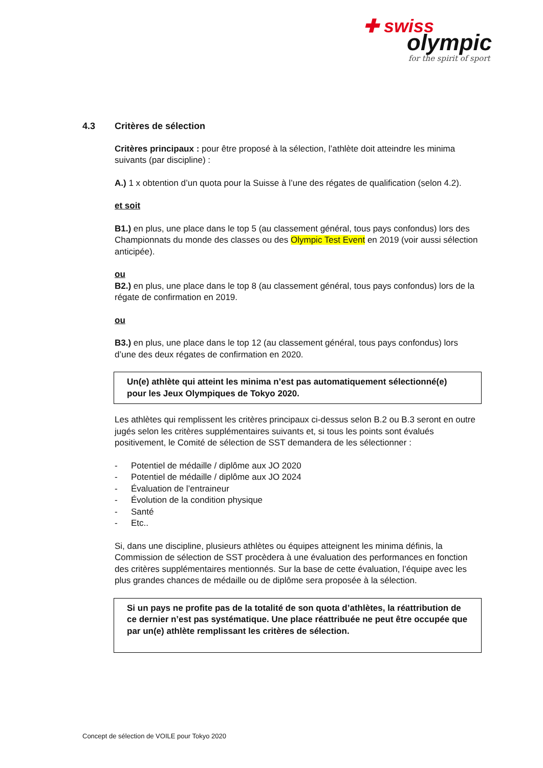✚ swiss
olympic
for the spirit of sport
4.3 Critères de sélection
Critères principaux : pour être proposé à la sélection, l’athlète doit atteindre les minima suivants (par discipline) :
A.) 1 x obtention d’un quota pour la Suisse à l’une des régates de qualification (selon 4.2).
et soit
B1.) en plus, une place dans le top 5 (au classement général, tous pays confondus) lors des Championnats du monde des classes ou des Olympic Test Event en 2019 (voir aussi sélection anticipée).
ou
B2.) en plus, une place dans le top 8 (au classement général, tous pays confondus) lors de la régate de confirmation en 2019.
ou
B3.) en plus, une place dans le top 12 (au classement général, tous pays confondus) lors d’une des deux régates de confirmation en 2020.
Un(e) athlète qui atteint les minima n’est pas automatiquement sélectionné(e) pour les Jeux Olympiques de Tokyo 2020.
Les athlètes qui remplissent les critères principaux ci-dessus selon B.2 ou B.3 seront en outre jugés selon les critères supplémentaires suivants et, si tous les points sont évalués positivement, le Comité de sélection de SST demandera de les sélectionner :
- Potentiel de médaille / diplôme aux JO 2020
- Potentiel de médaille / diplôme aux JO 2024
- Évaluation de l’entraineur
- Évolution de la condition physique
- Santé
- Etc..
Si, dans une discipline, plusieurs athlètes ou équipes atteignent les minima définis, la Commission de sélection de SST procèdera à une évaluation des performances en fonction des critères supplémentaires mentionnés. Sur la base de cette évaluation, l’équipe avec les plus grandes chances de médaille ou de diplôme sera proposée à la sélection.
Si un pays ne profite pas de la totalité de son quota d’athlètes, la réattribution de ce dernier n’est pas systématique. Une place réattribuée ne peut être occupée que par un(e) athlète remplissant les critères de sélection.
Concept de sélection de VOILE pour Tokyo 2020